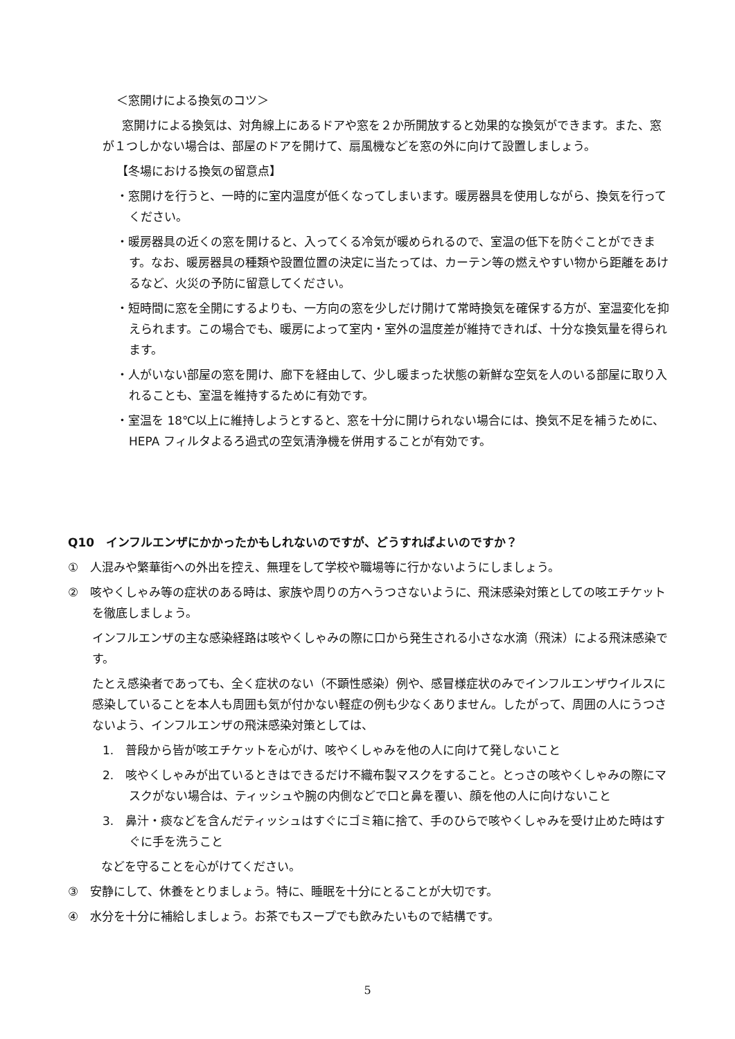＜窓開けによる換気のコツ＞
窓開けによる換気は、対角線上にあるドアや窓を２か所開放すると効果的な換気ができます。また、窓が１つしかない場合は、部屋のドアを開けて、扇風機などを窓の外に向けて設置しましょう。
【冬場における換気の留意点】
・窓開けを行うと、一時的に室内温度が低くなってしまいます。暖房器具を使用しながら、換気を行ってください。
・暖房器具の近くの窓を開けると、入ってくる冷気が暖められるので、室温の低下を防ぐことができます。なお、暖房器具の種類や設置位置の決定に当たっては、カーテン等の燃えやすい物から距離をあけるなど、火災の予防に留意してください。
・短時間に窓を全開にするよりも、一方向の窓を少しだけ開けて常時換気を確保する方が、室温変化を抑えられます。この場合でも、暖房によって室内・室外の温度差が維持できれば、十分な換気量を得られます。
・人がいない部屋の窓を開け、廊下を経由して、少し暖まった状態の新鮮な空気を人のいる部屋に取り入れることも、室温を維持するために有効です。
・室温を 18℃以上に維持しようとすると、窓を十分に開けられない場合には、換気不足を補うために、HEPA フィルタよるろ過式の空気清浄機を併用することが有効です。
Q10　インフルエンザにかかったかもしれないのですが、どうすればよいのですか？
①　人混みや繁華街への外出を控え、無理をして学校や職場等に行かないようにしましょう。
②　咳やくしゃみ等の症状のある時は、家族や周りの方へうつさないように、飛沫感染対策としての咳エチケットを徹底しましょう。
インフルエンザの主な感染経路は咳やくしゃみの際に口から発生される小さな水滴（飛沫）による飛沫感染です。
たとえ感染者であっても、全く症状のない（不顕性感染）例や、感冒様症状のみでインフルエンザウイルスに感染していることを本人も周囲も気が付かない軽症の例も少なくありません。したがって、周囲の人にうつさないよう、インフルエンザの飛沫感染対策としては、
1.　普段から皆が咳エチケットを心がけ、咳やくしゃみを他の人に向けて発しないこと
2.　咳やくしゃみが出ているときはできるだけ不織布製マスクをすること。とっさの咳やくしゃみの際にマスクがない場合は、ティッシュや腕の内側などで口と鼻を覆い、顔を他の人に向けないこと
3.　鼻汁・痰などを含んだティッシュはすぐにゴミ箱に捨て、手のひらで咳やくしゃみを受け止めた時はすぐに手を洗うこと
などを守ることを心がけてください。
③　安静にして、休養をとりましょう。特に、睡眠を十分にとることが大切です。
④　水分を十分に補給しましょう。お茶でもスープでも飲みたいもので結構です。
5